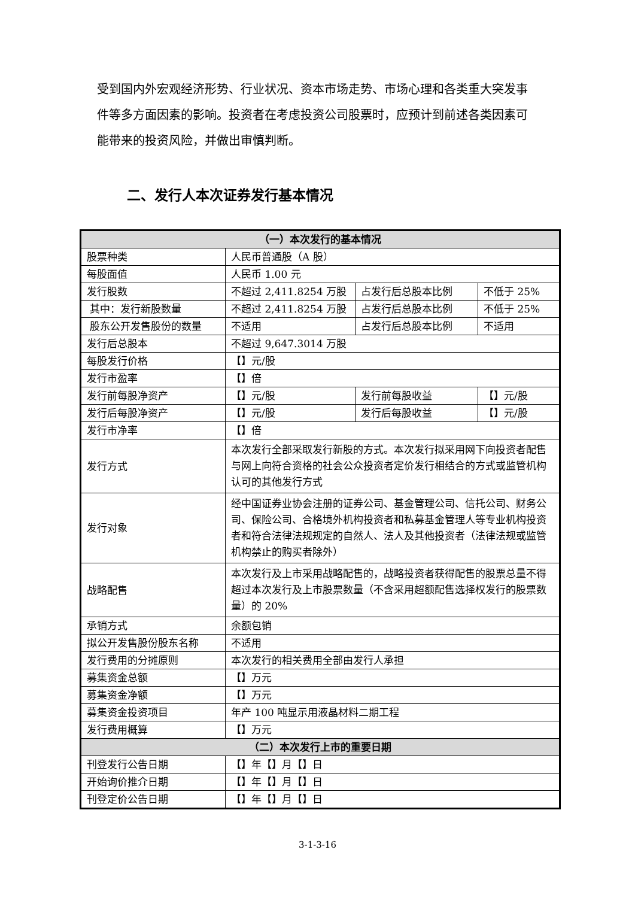受到国内外宏观经济形势、行业状况、资本市场走势、市场心理和各类重大突发事件等多方面因素的影响。投资者在考虑投资公司股票时，应预计到前述各类因素可能带来的投资风险，并做出审慎判断。
二、发行人本次证券发行基本情况
| （一）本次发行的基本情况 | | | |
| --- | --- | --- | --- |
| 股票种类 | 人民币普通股（A 股） | | |
| 每股面值 | 人民币 1.00 元 | | |
| 发行股数 | 不超过 2,411.8254 万股 | 占发行后总股本比例 | 不低于 25% |
| 其中：发行新股数量 | 不超过 2,411.8254 万股 | 占发行后总股本比例 | 不低于 25% |
| 股东公开发售股份的数量 | 不适用 | 占发行后总股本比例 | 不适用 |
| 发行后总股本 | 不超过 9,647.3014 万股 | | |
| 每股发行价格 | 【】元/股 | | |
| 发行市盈率 | 【】倍 | | |
| 发行前每股净资产 | 【】元/股 | 发行前每股收益 | 【】元/股 |
| 发行后每股净资产 | 【】元/股 | 发行后每股收益 | 【】元/股 |
| 发行市净率 | 【】倍 | | |
| 发行方式 | 本次发行全部采取发行新股的方式。本次发行拟采用网下向投资者配售与网上向符合资格的社会公众投资者定价发行相结合的方式或监管机构认可的其他发行方式 | | |
| 发行对象 | 经中国证券业协会注册的证券公司、基金管理公司、信托公司、财务公司、保险公司、合格境外机构投资者和私募基金管理人等专业机构投资者和符合法律法规规定的自然人、法人及其他投资者（法律法规或监管机构禁止的购买者除外） | | |
| 战略配售 | 本次发行及上市采用战略配售的，战略投资者获得配售的股票总量不得超过本次发行及上市股票数量（不含采用超额配售选择权发行的股票数量）的 20% | | |
| 承销方式 | 余额包销 | | |
| 拟公开发售股份股东名称 | 不适用 | | |
| 发行费用的分摊原则 | 本次发行的相关费用全部由发行人承担 | | |
| 募集资金总额 | 【】万元 | | |
| 募集资金净额 | 【】万元 | | |
| 募集资金投资项目 | 年产 100 吨显示用液晶材料二期工程 | | |
| 发行费用概算 | 【】万元 | | |
| （二）本次发行上市的重要日期 | | | |
| 刊登发行公告日期 | 【】年【】月【】日 | | |
| 开始询价推介日期 | 【】年【】月【】日 | | |
| 刊登定价公告日期 | 【】年【】月【】日 | | |
3-1-3-16